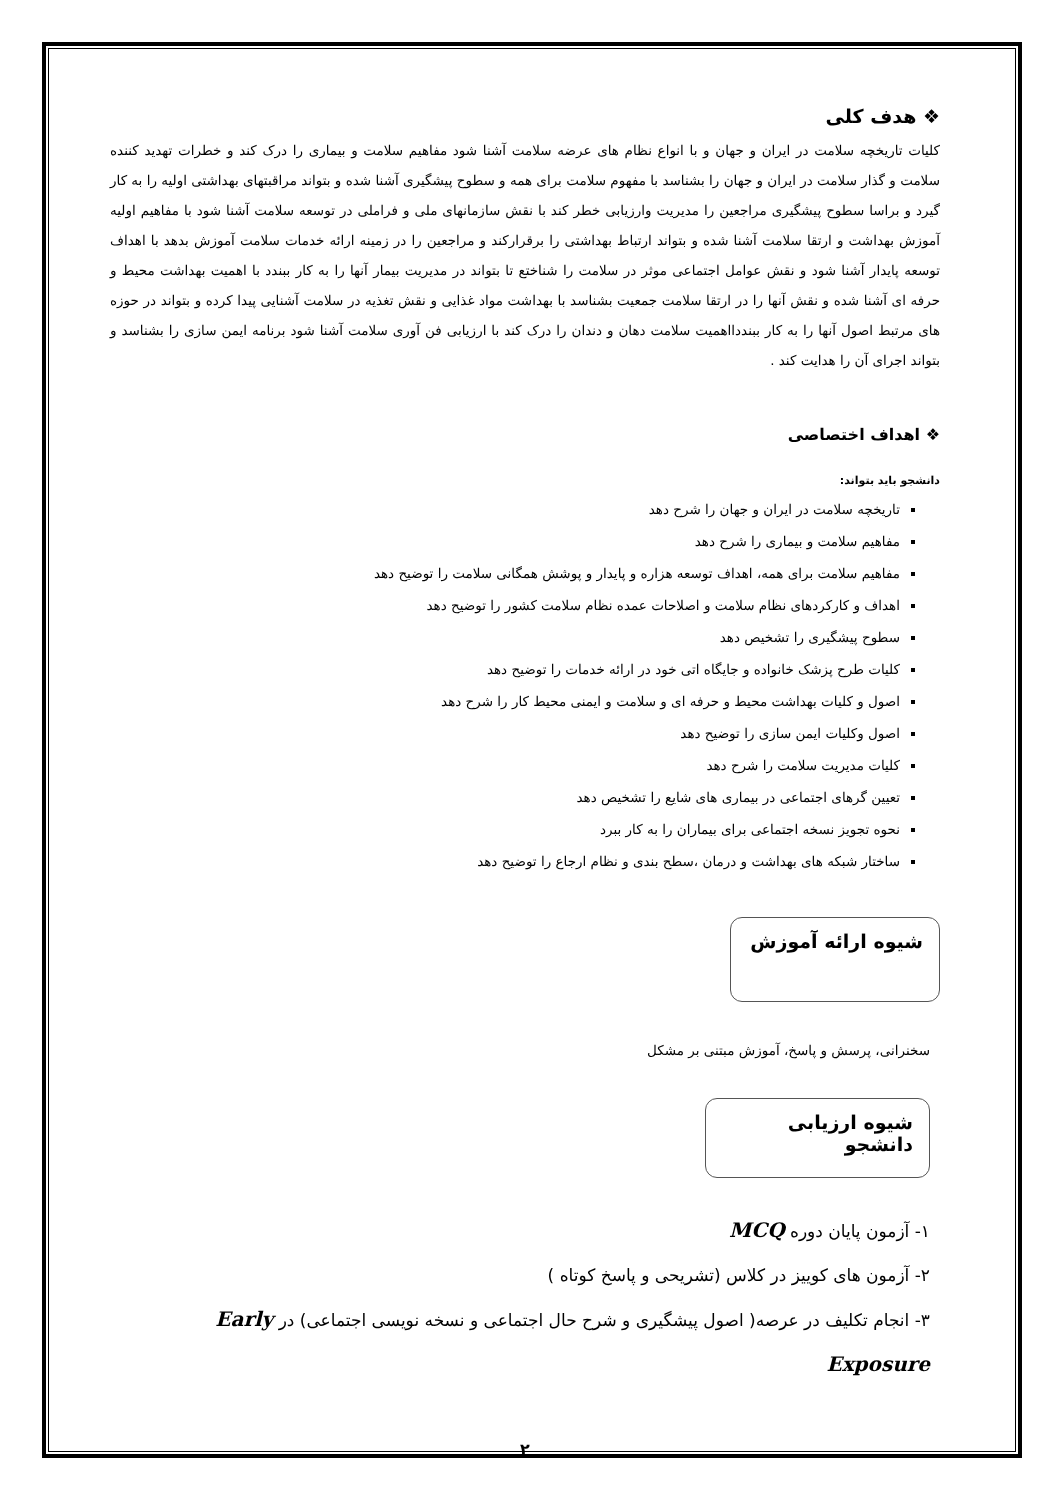❖ هدف کلی
کلیات تاریخچه سلامت در ایران و جهان و با انواع نظام های عرضه سلامت آشنا شود مفاهیم سلامت و بیماری را درک کند و خطرات تهدید کننده سلامت و گذار سلامت در ایران و جهان را بشناسد با مفهوم سلامت برای همه و سطوح پیشگیری آشنا شده و بتواند مراقبتهای بهداشتی اولیه را به کار گیرد و براسا سطوح پیشگیری مراجعین را مدیریت وارزیابی خطر کند با نقش سازمانهای ملی و فراملی در توسعه سلامت آشنا شود با مفاهیم اولیه آموزش بهداشت و ارتقا سلامت آشنا شده و بتواند ارتباط بهداشتی را برقرارکند و مراجعین را در زمینه ارائه خدمات سلامت آموزش بدهد با اهداف توسعه پایدار آشنا شود و نقش عوامل اجتماعی موثر در سلامت را شناختع تا بتواند در مدیریت بیمار آنها را به کار ببندد با اهمیت بهداشت محیط و حرفه ای آشنا شده و نقش آنها را در ارتقا سلامت جمعیت بشناسد با بهداشت مواد غذایی و نقش تغذیه در سلامت آشنایی پیدا کرده و بتواند در حوزه های مرتبط اصول آنها را به کار ببنددااهمیت سلامت دهان و دندان را درک کند با ارزیابی فن آوری سلامت آشنا شود برنامه ایمن سازی را بشناسد و بتواند اجرای آن را هدایت کند .
❖ اهداف اختصاصی
دانشجو باید بتواند:
تاریخچه سلامت در ایران و جهان را شرح دهد
مفاهیم سلامت و بیماری را شرح دهد
مفاهیم سلامت برای همه، اهداف توسعه هزاره و پایدار و پوشش همگانی سلامت را توضیح دهد
اهداف و کارکردهای نظام سلامت و اصلاحات عمده نظام سلامت کشور را توضیح دهد
سطوح پیشگیری را تشخیص دهد
کلیات طرح پزشک خانواده و جایگاه اتی خود در ارائه خدمات را توضیح دهد
اصول و کلیات بهداشت محیط و حرفه ای و سلامت و ایمنی محیط کار را شرح دهد
اصول وکلیات ایمن سازی را توضیح دهد
کلیات مدیریت سلامت را شرح دهد
تعیین گرهای اجتماعی در بیماری های شایع را تشخیص دهد
نحوه تجویز نسخه اجتماعی برای بیماران را به کار ببرد
ساختار شبکه های بهداشت و درمان ،سطح بندی و نظام ارجاع را توضیح دهد
شیوه ارائه آموزش
سخنرانی، پرسش و پاسخ، آموزش مبتنی بر مشکل
شیوه ارزیابی دانشجو
۱- آزمون پایان دوره MCQ
۲- آزمون های کوییز در کلاس (تشریحی و پاسخ کوتاه )
۳- انجام تکلیف در عرصه( اصول پیشگیری و شرح حال اجتماعی و نسخه نویسی اجتماعی) در Early Exposure
۲